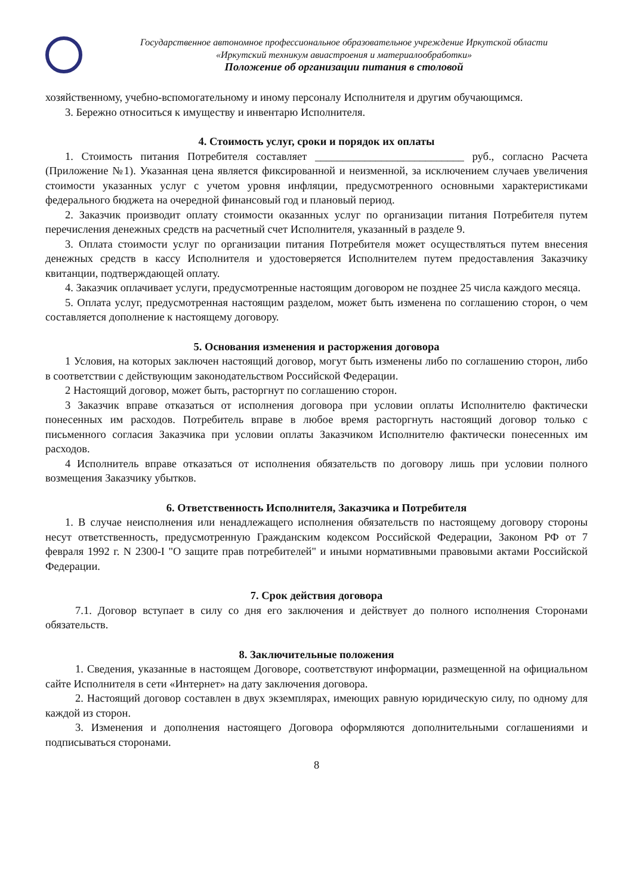Государственное автономное профессиональное образовательное учреждение Иркутской области
«Иркутский техникум авиастроения и материалообработки»
Положение об организации питания в столовой
хозяйственному, учебно-вспомогательному и иному персоналу Исполнителя и другим обучающимся.
3. Бережно относиться к имуществу и инвентарю Исполнителя.
4. Стоимость услуг, сроки и порядок их оплаты
1. Стоимость питания Потребителя составляет ___________________________ руб., согласно Расчета (Приложение №1). Указанная цена является фиксированной и неизменной, за исключением случаев увеличения стоимости указанных услуг с учетом уровня инфляции, предусмотренного основными характеристиками федерального бюджета на очередной финансовый год и плановый период.
2. Заказчик производит оплату стоимости оказанных услуг по организации питания Потребителя путем перечисления денежных средств на расчетный счет Исполнителя, указанный в разделе 9.
3. Оплата стоимости услуг по организации питания Потребителя может осуществляться путем внесения денежных средств в кассу Исполнителя и удостоверяется Исполнителем путем предоставления Заказчику квитанции, подтверждающей оплату.
4. Заказчик оплачивает услуги, предусмотренные настоящим договором не позднее 25 числа каждого месяца.
5. Оплата услуг, предусмотренная настоящим разделом, может быть изменена по соглашению сторон, о чем составляется дополнение к настоящему договору.
5. Основания изменения и расторжения договора
1 Условия, на которых заключен настоящий договор, могут быть изменены либо по соглашению сторон, либо в соответствии с действующим законодательством Российской Федерации.
2 Настоящий договор, может быть, расторгнут по соглашению сторон.
3 Заказчик вправе отказаться от исполнения договора при условии оплаты Исполнителю фактически понесенных им расходов. Потребитель вправе в любое время расторгнуть настоящий договор только с письменного согласия Заказчика при условии оплаты Заказчиком Исполнителю фактически понесенных им расходов.
4 Исполнитель вправе отказаться от исполнения обязательств по договору лишь при условии полного возмещения Заказчику убытков.
6. Ответственность Исполнителя, Заказчика и Потребителя
1. В случае неисполнения или ненадлежащего исполнения обязательств по настоящему договору стороны несут ответственность, предусмотренную Гражданским кодексом Российской Федерации, Законом РФ от 7 февраля 1992 г. N 2300-I "О защите прав потребителей" и иными нормативными правовыми актами Российской Федерации.
7. Срок действия договора
7.1. Договор вступает в силу со дня его заключения и действует до полного исполнения Сторонами обязательств.
8. Заключительные положения
1. Сведения, указанные в настоящем Договоре, соответствуют информации, размещенной на официальном сайте Исполнителя в сети «Интернет» на дату заключения договора.
2. Настоящий договор составлен в двух экземплярах, имеющих равную юридическую силу, по одному для каждой из сторон.
3. Изменения и дополнения настоящего Договора оформляются дополнительными соглашениями и подписываться сторонами.
8